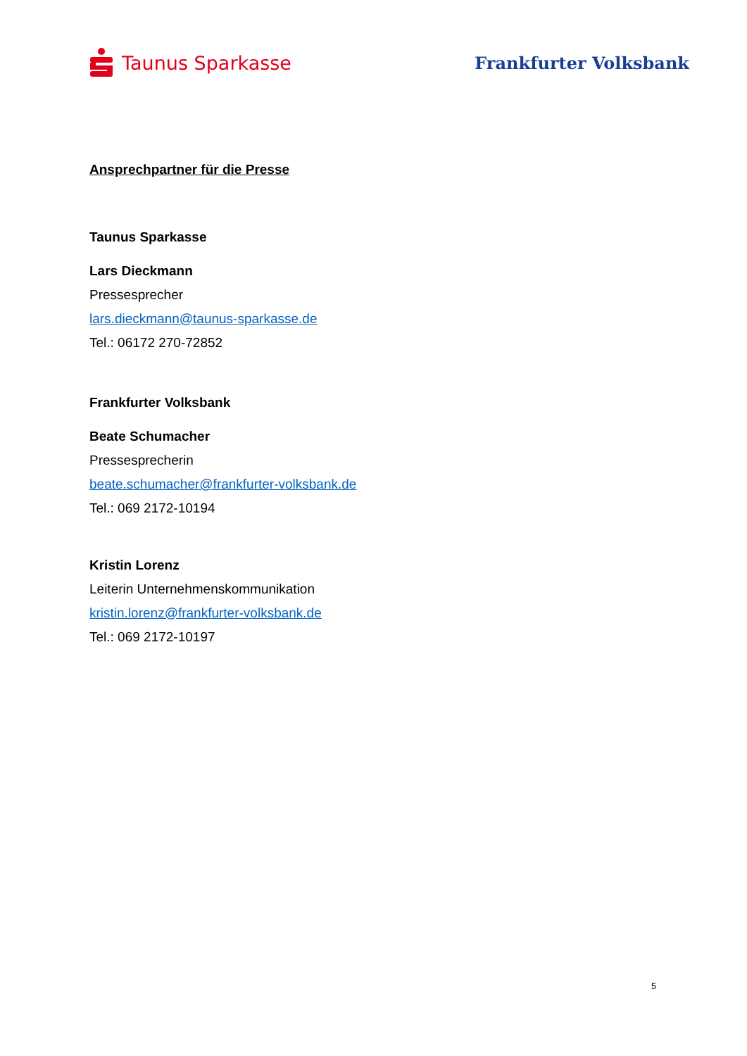Taunus Sparkasse Frankfurter Volksbank
Ansprechpartner für die Presse
Taunus Sparkasse
Lars Dieckmann
Pressesprecher
lars.dieckmann@taunus-sparkasse.de
Tel.: 06172 270-72852
Frankfurter Volksbank
Beate Schumacher
Pressesprecherin
beate.schumacher@frankfurter-volksbank.de
Tel.: 069 2172-10194
Kristin Lorenz
Leiterin Unternehmenskommunikation
kristin.lorenz@frankfurter-volksbank.de
Tel.: 069 2172-10197
5